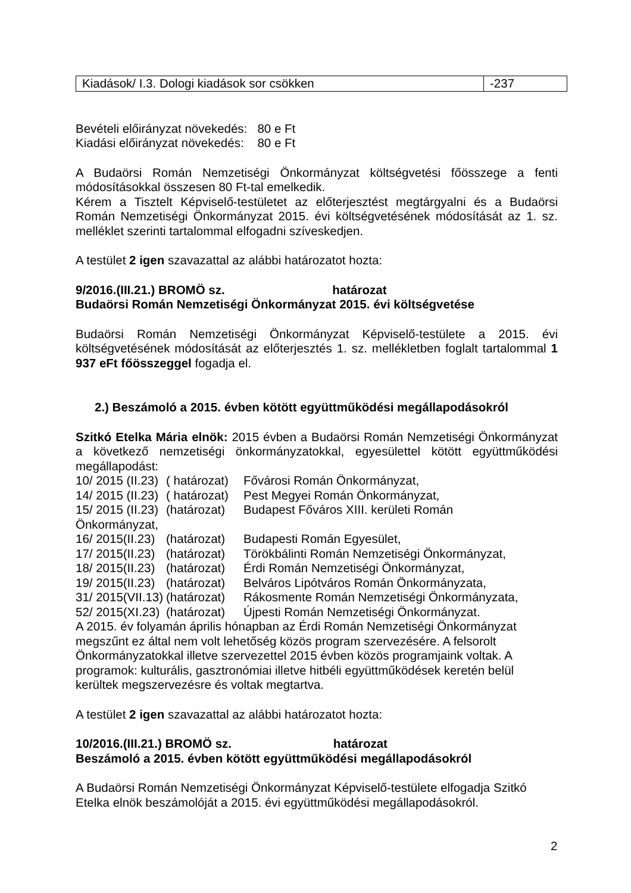| Kiadások/ I.3. Dologi kiadások sor csökken | -237 |
Bevételi előirányzat növekedés: 80 e Ft
Kiadási előirányzat növekedés: 80 e Ft
A Budaörsi Román Nemzetiségi Önkormányzat költségvetési főösszege a fenti módosításokkal összesen 80 Ft-tal emelkedik.
Kérem a Tisztelt Képviselő-testületet az előterjesztést megtárgyalni és a Budaörsi Román Nemzetiségi Önkormányzat 2015. évi költségvetésének módosítását az 1. sz. melléklet szerinti tartalommal elfogadni szíveskedjen.
A testület 2 igen szavazattal az alábbi határozatot hozta:
9/2016.(III.21.) BROMÖ sz. határozat
Budaörsi Román Nemzetiségi Önkormányzat 2015. évi költségvetése
Budaörsi Román Nemzetiségi Önkormányzat Képviselő-testülete a 2015. évi költségvetésének módosítását az előterjesztés 1. sz. mellékletben foglalt tartalommal 1 937 eFt főösszeggel fogadja el.
2.) Beszámoló a 2015. évben kötött együttműködési megállapodásokról
Szitkó Etelka Mária elnök: 2015 évben a Budaörsi Román Nemzetiségi Önkormányzat a következő nemzetiségi önkormányzatokkal, egyesülettel kötött együttműködési megállapodást:
10/ 2015 (II.23) ( határozat) Fővárosi Román Önkormányzat,
14/ 2015 (II.23) ( határozat) Pest Megyei Román Önkormányzat,
15/ 2015 (II.23) (határozat) Budapest Főváros XIII. kerületi Román
Önkormányzat,
16/ 2015(II.23) (határozat) Budapesti Román Egyesület,
17/ 2015(II.23) (határozat) Törökbálinti Román Nemzetiségi Önkormányzat,
18/ 2015(II.23) (határozat) Érdi Román Nemzetiségi Önkormányzat,
19/ 2015(II.23) (határozat) Belváros Lipótváros Román Önkormányzata,
31/ 2015(VII.13) (határozat) Rákosmente Román Nemzetiségi Önkormányzata,
52/ 2015(XI.23) (határozat) Újpesti Román Nemzetiségi Önkormányzat.
A 2015. év folyamán április hónapban az Érdi Román Nemzetiségi Önkormányzat megszűnt ez által nem volt lehetőség közös program szervezésére. A felsorolt Önkormányzatokkal illetve szervezettel 2015 évben közös programjaink voltak. A programok: kulturális, gasztronómiai illetve hitbéli együttműködések keretén belül kerültek megszervezésre és voltak megtartva.
A testület 2 igen szavazattal az alábbi határozatot hozta:
10/2016.(III.21.) BROMÖ sz. határozat
Beszámoló a 2015. évben kötött együttműködési megállapodásokról
A Budaörsi Román Nemzetiségi Önkormányzat Képviselő-testülete elfogadja Szitkó Etelka elnök beszámolóját a 2015. évi együttműködési megállapodásokról.
2